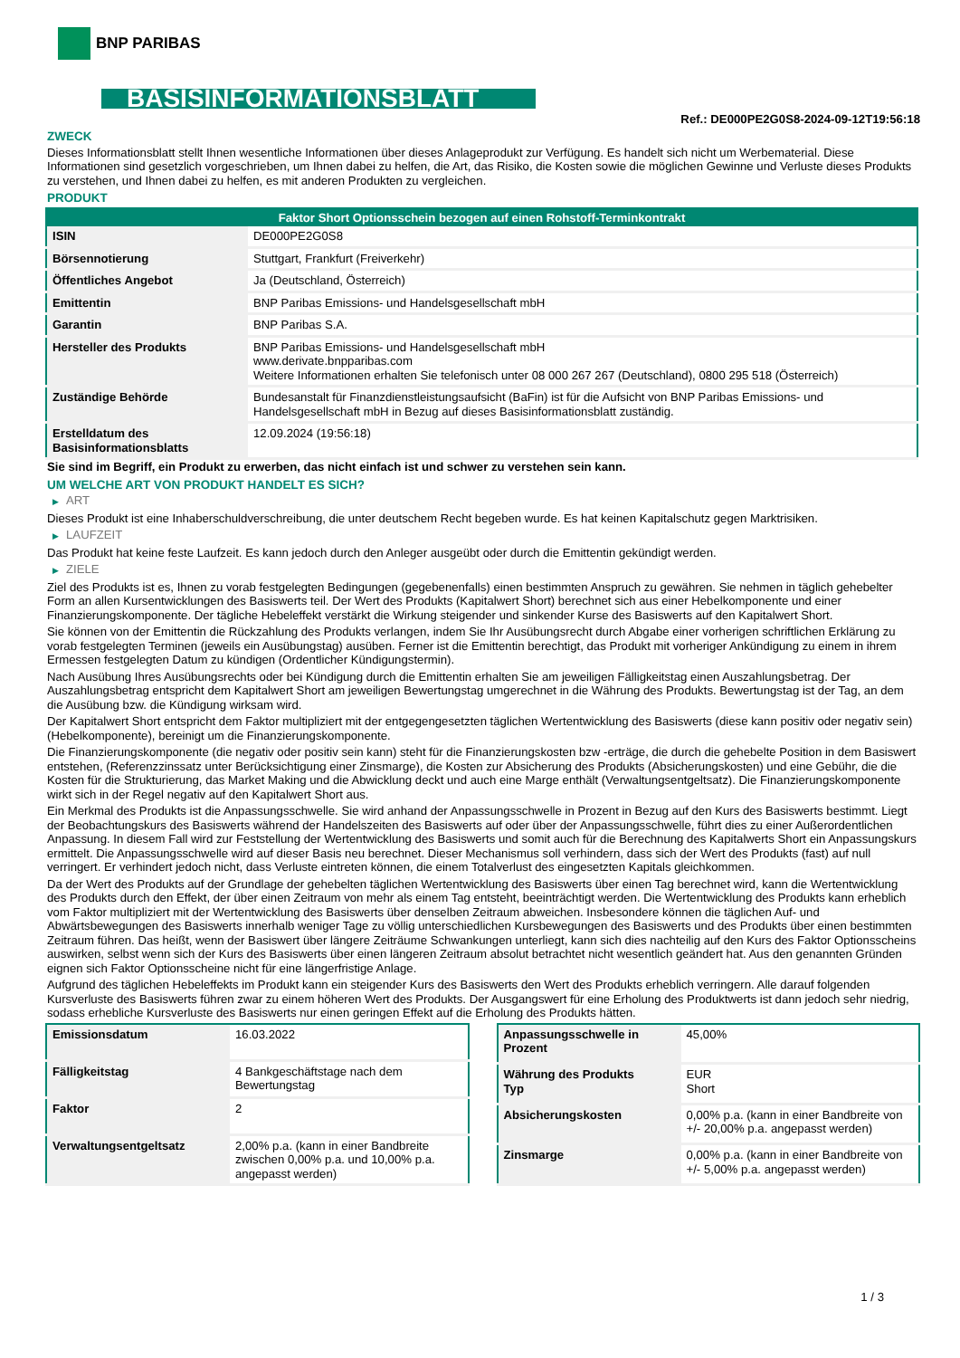BNP PARIBAS
BASISINFORMATIONSBLATT
Ref.: DE000PE2G0S8-2024-09-12T19:56:18
ZWECK
Dieses Informationsblatt stellt Ihnen wesentliche Informationen über dieses Anlageprodukt zur Verfügung. Es handelt sich nicht um Werbematerial. Diese Informationen sind gesetzlich vorgeschrieben, um Ihnen dabei zu helfen, die Art, das Risiko, die Kosten sowie die möglichen Gewinne und Verluste dieses Produkts zu verstehen, und Ihnen dabei zu helfen, es mit anderen Produkten zu vergleichen.
PRODUKT
| Faktor Short Optionsschein bezogen auf einen Rohstoff-Terminkontrakt | |
| --- | --- |
| ISIN | DE000PE2G0S8 |
| Börsennotierung | Stuttgart, Frankfurt (Freiverkehr) |
| Öffentliches Angebot | Ja (Deutschland, Österreich) |
| Emittentin | BNP Paribas Emissions- und Handelsgesellschaft mbH |
| Garantin | BNP Paribas S.A. |
| Hersteller des Produkts | BNP Paribas Emissions- und Handelsgesellschaft mbH www.derivate.bnpparibas.com Weitere Informationen erhalten Sie telefonisch unter 08 000 267 267 (Deutschland), 0800 295 518 (Österreich) |
| Zuständige Behörde | Bundesanstalt für Finanzdienstleistungsaufsicht (BaFin) ist für die Aufsicht von BNP Paribas Emissions- und Handelsgesellschaft mbH in Bezug auf dieses Basisinformationsblatt zuständig. |
| Erstelldatum des Basisinformationsblatts | 12.09.2024 (19:56:18) |
Sie sind im Begriff, ein Produkt zu erwerben, das nicht einfach ist und schwer zu verstehen sein kann.
UM WELCHE ART VON PRODUKT HANDELT ES SICH?
▶ ART
Dieses Produkt ist eine Inhaberschuldverschreibung, die unter deutschem Recht begeben wurde. Es hat keinen Kapitalschutz gegen Marktrisiken.
▶ LAUFZEIT
Das Produkt hat keine feste Laufzeit. Es kann jedoch durch den Anleger ausgeübt oder durch die Emittentin gekündigt werden.
▶ ZIELE
Ziel des Produkts ist es, Ihnen zu vorab festgelegten Bedingungen (gegebenenfalls) einen bestimmten Anspruch zu gewähren. Sie nehmen in täglich gehebelter Form an allen Kursentwicklungen des Basiswerts teil. Der Wert des Produkts (Kapitalwert Short) berechnet sich aus einer Hebelkomponente und einer Finanzierungskomponente. Der tägliche Hebeleffekt verstärkt die Wirkung steigender und sinkender Kurse des Basiswerts auf den Kapitalwert Short.
Sie können von der Emittentin die Rückzahlung des Produkts verlangen, indem Sie Ihr Ausübungsrecht durch Abgabe einer vorherigen schriftlichen Erklärung zu vorab festgelegten Terminen (jeweils ein Ausübungstag) ausüben. Ferner ist die Emittentin berechtigt, das Produkt mit vorheriger Ankündigung zu einem in ihrem Ermessen festgelegten Datum zu kündigen (Ordentlicher Kündigungstermin).
Nach Ausübung Ihres Ausübungsrechts oder bei Kündigung durch die Emittentin erhalten Sie am jeweiligen Fälligkeitstag einen Auszahlungsbetrag. Der Auszahlungsbetrag entspricht dem Kapitalwert Short am jeweiligen Bewertungstag umgerechnet in die Währung des Produkts. Bewertungstag ist der Tag, an dem die Ausübung bzw. die Kündigung wirksam wird.
Der Kapitalwert Short entspricht dem Faktor multipliziert mit der entgegengesetzten täglichen Wertentwicklung des Basiswerts (diese kann positiv oder negativ sein) (Hebelkomponente), bereinigt um die Finanzierungskomponente.
Die Finanzierungskomponente (die negativ oder positiv sein kann) steht für die Finanzierungskosten bzw -erträge, die durch die gehebelte Position in dem Basiswert entstehen, (Referenzzinssatz unter Berücksichtigung einer Zinsmarge), die Kosten zur Absicherung des Produkts (Absicherungskosten) und eine Gebühr, die die Kosten für die Strukturierung, das Market Making und die Abwicklung deckt und auch eine Marge enthält (Verwaltungsentgeltsatz). Die Finanzierungskomponente wirkt sich in der Regel negativ auf den Kapitalwert Short aus.
Ein Merkmal des Produkts ist die Anpassungsschwelle. Sie wird anhand der Anpassungsschwelle in Prozent in Bezug auf den Kurs des Basiswerts bestimmt. Liegt der Beobachtungskurs des Basiswerts während der Handelszeiten des Basiswerts auf oder über der Anpassungsschwelle, führt dies zu einer Außerordentlichen Anpassung. In diesem Fall wird zur Feststellung der Wertentwicklung des Basiswerts und somit auch für die Berechnung des Kapitalwerts Short ein Anpassungskurs ermittelt. Die Anpassungsschwelle wird auf dieser Basis neu berechnet. Dieser Mechanismus soll verhindern, dass sich der Wert des Produkts (fast) auf null verringert. Er verhindert jedoch nicht, dass Verluste eintreten können, die einem Totalverlust des eingesetzten Kapitals gleichkommen.
Da der Wert des Produkts auf der Grundlage der gehebelten täglichen Wertentwicklung des Basiswerts über einen Tag berechnet wird, kann die Wertentwicklung des Produkts durch den Effekt, der über einen Zeitraum von mehr als einem Tag entsteht, beeinträchtigt werden. Die Wertentwicklung des Produkts kann erheblich vom Faktor multipliziert mit der Wertentwicklung des Basiswerts über denselben Zeitraum abweichen. Insbesondere können die täglichen Auf- und Abwärtsbewegungen des Basiswerts innerhalb weniger Tage zu völlig unterschiedlichen Kursbewegungen des Basiswerts und des Produkts über einen bestimmten Zeitraum führen. Das heißt, wenn der Basiswert über längere Zeiträume Schwankungen unterliegt, kann sich dies nachteilig auf den Kurs des Faktor Optionsscheins auswirken, selbst wenn sich der Kurs des Basiswerts über einen längeren Zeitraum absolut betrachtet nicht wesentlich geändert hat. Aus den genannten Gründen eignen sich Faktor Optionsscheine nicht für eine längerfristige Anlage.
Aufgrund des täglichen Hebeleffekts im Produkt kann ein steigender Kurs des Basiswerts den Wert des Produkts erheblich verringern. Alle darauf folgenden Kursverluste des Basiswerts führen zwar zu einem höheren Wert des Produkts. Der Ausgangswert für eine Erholung des Produktwerts ist dann jedoch sehr niedrig, sodass erhebliche Kursverluste des Basiswerts nur einen geringen Effekt auf die Erholung des Produkts hätten.
| Emissionsdatum | 16.03.2022 |
| Fälligkeitstag | 4 Bankgeschäftstage nach dem Bewertungstag |
| Faktor | 2 |
| Verwaltungsentgeltsatz | 2,00% p.a. (kann in einer Bandbreite zwischen 0,00% p.a. und 10,00% p.a. angepasst werden) |
| Anpassungsschwelle in Prozent | 45,00% |
| Währung des Produkts Typ | EUR Short |
| Absicherungskosten | 0,00% p.a. (kann in einer Bandbreite von +/- 20,00% p.a. angepasst werden) |
| Zinsmarge | 0,00% p.a. (kann in einer Bandbreite von +/- 5,00% p.a. angepasst werden) |
1 / 3